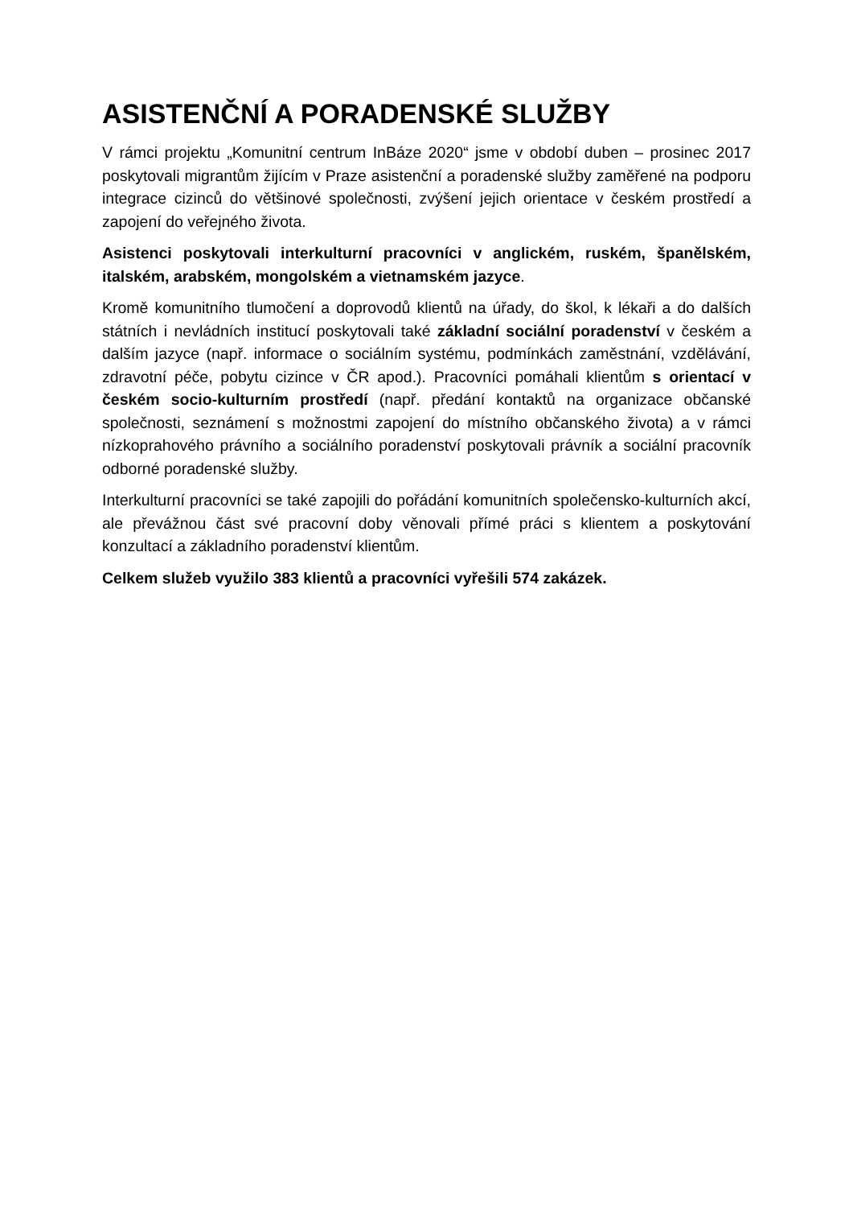ASISTENČNÍ A PORADENSKÉ SLUŽBY
V rámci projektu „Komunitní centrum InBáze 2020“ jsme v období duben – prosinec 2017 poskytovali migrantům žijícím v Praze asistenční a poradenské služby zaměřené na podporu integrace cizinců do většinové společnosti, zvýšení jejich orientace v českém prostředí a zapojení do veřejného života.
Asistenci poskytovali interkulturní pracovníci v anglickém, ruském, španělském, italském, arabském, mongolském a vietnamském jazyce.
Kromě komunitního tlumočení a doprovodů klientů na úřady, do škol, k lékaři a do dalších státních i nevládních institucí poskytovali také základní sociální poradenství v českém a dalším jazyce (např. informace o sociálním systému, podmínkách zaměstnání, vzdělávání, zdravotní péče, pobytu cizince v ČR apod.). Pracovníci pomáhali klientům s orientací v českém socio-kulturním prostředí (např. předání kontaktů na organizace občanské společnosti, seznámení s možnostmi zapojení do místního občanského života) a v rámci nízkoprahového právního a sociálního poradenství poskytovali právník a sociální pracovník odborné poradenské služby.
Interkulturní pracovníci se také zapojili do pořádání komunitních společensko-kulturních akcí, ale převážnou část své pracovní doby věnovali přímé práci s klientem a poskytování konzultací a základního poradenství klientům.
Celkem služeb využilo 383 klientů a pracovníci vyřešili 574 zakázek.